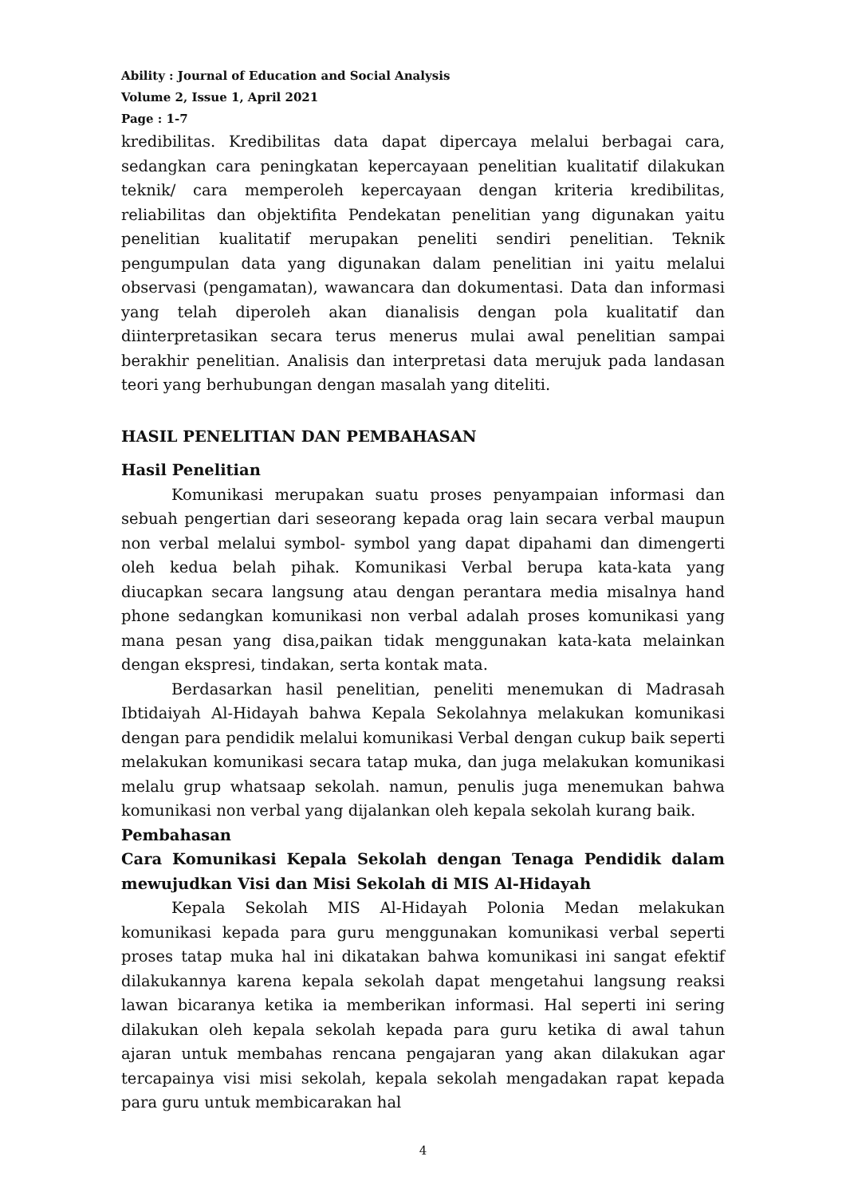Ability : Journal of Education and Social Analysis
Volume 2, Issue 1, April 2021
Page : 1-7
kredibilitas. Kredibilitas data dapat dipercaya melalui berbagai cara, sedangkan cara peningkatan kepercayaan penelitian kualitatif dilakukan teknik/ cara memperoleh kepercayaan dengan kriteria kredibilitas, reliabilitas dan objektifita Pendekatan penelitian yang digunakan yaitu penelitian kualitatif merupakan peneliti sendiri penelitian. Teknik pengumpulan data yang digunakan dalam penelitian ini yaitu melalui observasi (pengamatan), wawancara dan dokumentasi. Data dan informasi yang telah diperoleh akan dianalisis dengan pola kualitatif dan diinterpretasikan secara terus menerus mulai awal penelitian sampai berakhir penelitian. Analisis dan interpretasi data merujuk pada landasan teori yang berhubungan dengan masalah yang diteliti.
HASIL PENELITIAN DAN PEMBAHASAN
Hasil Penelitian
Komunikasi merupakan suatu proses penyampaian informasi dan sebuah pengertian dari seseorang kepada orag lain secara verbal maupun non verbal melalui symbol- symbol yang dapat dipahami dan dimengerti oleh kedua belah pihak. Komunikasi Verbal berupa kata-kata yang diucapkan secara langsung atau dengan perantara media misalnya hand phone sedangkan komunikasi non verbal adalah proses komunikasi yang mana pesan yang disa,paikan tidak menggunakan kata-kata melainkan dengan ekspresi, tindakan, serta kontak mata.
Berdasarkan hasil penelitian, peneliti menemukan di Madrasah Ibtidaiyah Al-Hidayah bahwa Kepala Sekolahnya melakukan komunikasi dengan para pendidik melalui komunikasi Verbal dengan cukup baik seperti melakukan komunikasi secara tatap muka, dan juga melakukan komunikasi melalu grup whatsaap sekolah. namun, penulis juga menemukan bahwa komunikasi non verbal yang dijalankan oleh kepala sekolah kurang baik.
Pembahasan
Cara Komunikasi Kepala Sekolah dengan Tenaga Pendidik dalam mewujudkan Visi dan Misi Sekolah di MIS Al-Hidayah
Kepala Sekolah MIS Al-Hidayah Polonia Medan melakukan komunikasi kepada para guru menggunakan komunikasi verbal seperti proses tatap muka hal ini dikatakan bahwa komunikasi ini sangat efektif dilakukannya karena kepala sekolah dapat mengetahui langsung reaksi lawan bicaranya ketika ia memberikan informasi. Hal seperti ini sering dilakukan oleh kepala sekolah kepada para guru ketika di awal tahun ajaran untuk membahas rencana pengajaran yang akan dilakukan agar tercapainya visi misi sekolah, kepala sekolah mengadakan rapat kepada para guru untuk membicarakan hal
4